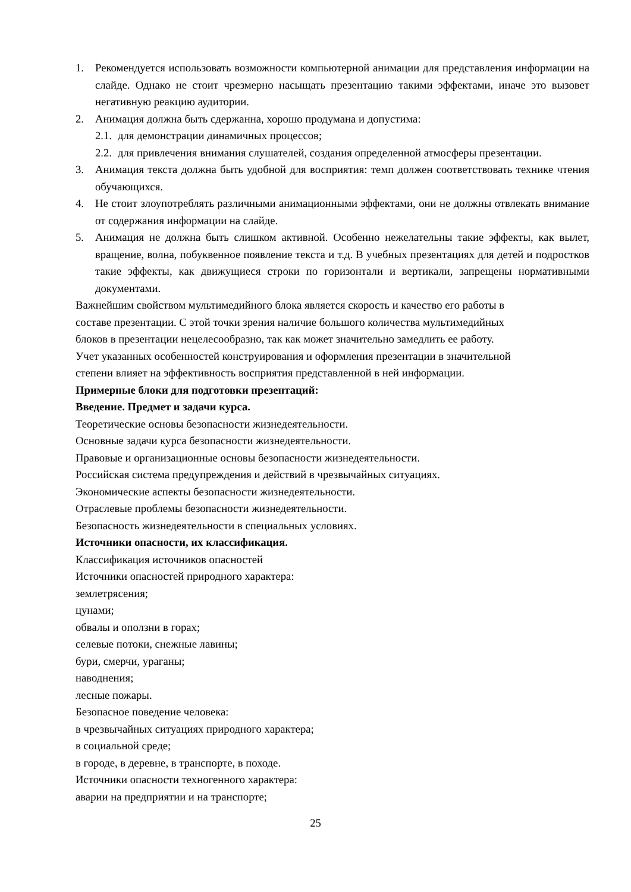1. Рекомендуется использовать возможности компьютерной анимации для представления информации на слайде. Однако не стоит чрезмерно насыщать презентацию такими эффектами, иначе это вызовет негативную реакцию аудитории.
2. Анимация должна быть сдержанна, хорошо продумана и допустима:
2.1. для демонстрации динамичных процессов;
2.2. для привлечения внимания слушателей, создания определенной атмосферы презентации.
3. Анимация текста должна быть удобной для восприятия: темп должен соответствовать технике чтения обучающихся.
4. Не стоит злоупотреблять различными анимационными эффектами, они не должны отвлекать внимание от содержания информации на слайде.
5. Анимация не должна быть слишком активной. Особенно нежелательны такие эффекты, как вылет, вращение, волна, побуквенное появление текста и т.д. В учебных презентациях для детей и подростков такие эффекты, как движущиеся строки по горизонтали и вертикали, запрещены нормативными документами.
Важнейшим свойством мультимедийного блока является скорость и качество его работы в
составе презентации. С этой точки зрения наличие большого количества мультимедийных
блоков в презентации нецелесообразно, так как может значительно замедлить ее работу.
Учет указанных особенностей конструирования и оформления презентации в значительной
степени влияет на эффективность восприятия представленной в ней информации.
Примерные блоки для подготовки презентаций:
Введение. Предмет и задачи курса.
Теоретические основы безопасности жизнедеятельности.
Основные задачи курса безопасности жизнедеятельности.
Правовые и организационные основы безопасности жизнедеятельности.
Российская система предупреждения и действий в чрезвычайных ситуациях.
Экономические аспекты безопасности жизнедеятельности.
Отраслевые проблемы безопасности жизнедеятельности.
Безопасность жизнедеятельности в специальных условиях.
Источники опасности, их классификация.
Классификация источников опасностей
Источники опасностей природного характера:
землетрясения;
цунами;
обвалы и оползни в горах;
селевые потоки, снежные лавины;
бури, смерчи, ураганы;
наводнения;
лесные пожары.
Безопасное поведение человека:
в чрезвычайных ситуациях природного характера;
в социальной среде;
в городе, в деревне, в транспорте, в походе.
Источники опасности техногенного характера:
аварии на предприятии и на транспорте;
25